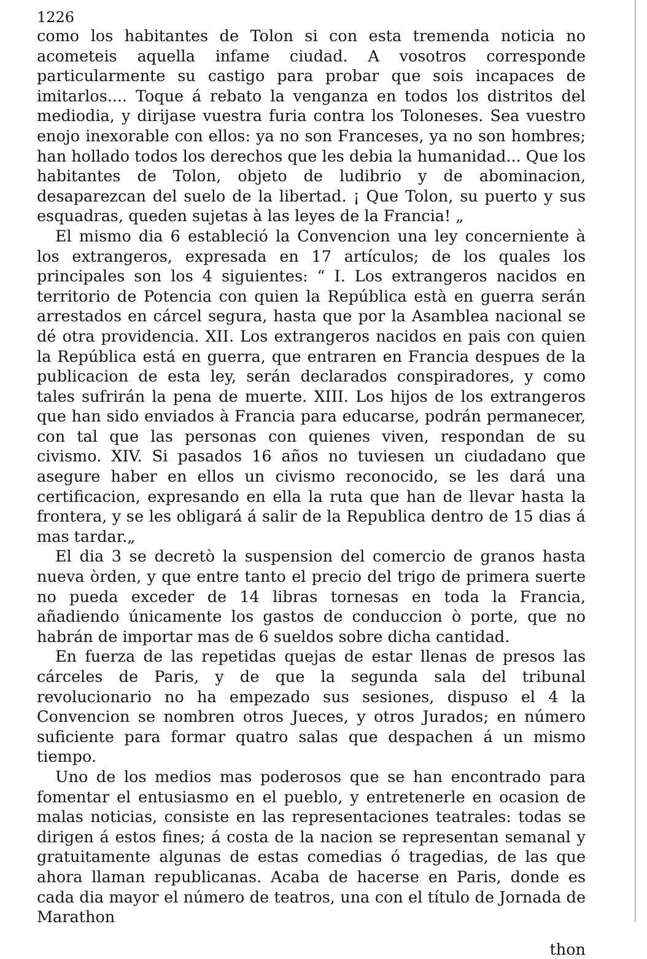1226
como los habitantes de Tolon si con esta tremenda noticia no acometeis aquella infame ciudad. A vosotros corresponde particularmente su castigo para probar que sois incapaces de imitarlos.... Toque á rebato la venganza en todos los distritos del mediodia, y dirijase vuestra furia contra los Toloneses. Sea vuestro enojo inexorable con ellos: ya no son Franceses, ya no son hombres; han hollado todos los derechos que les debia la humanidad... Que los habitantes de Tolon, objeto de ludibrio y de abominacion, desaparezcan del suelo de la libertad. ¡ Que Tolon, su puerto y sus esquadras, queden sujetas à las leyes de la Francia! „
El mismo dia 6 estableció la Convencion una ley concerniente à los extrangeros, expresada en 17 artículos; de los quales los principales son los 4 siguientes: “ I. Los extrangeros nacidos en territorio de Potencia con quien la República està en guerra serán arrestados en cárcel segura, hasta que por la Asamblea nacional se dé otra providencia. XII. Los extrangeros nacidos en pais con quien la República está en guerra, que entraren en Francia despues de la publicacion de esta ley, serán declarados conspiradores, y como tales sufrirán la pena de muerte. XIII. Los hijos de los extrangeros que han sido enviados à Francia para educarse, podrán permanecer, con tal que las personas con quienes viven, respondan de su civismo. XIV. Si pasados 16 años no tuviesen un ciudadano que asegure haber en ellos un civismo reconocido, se les dará una certificacion, expresando en ella la ruta que han de llevar hasta la frontera, y se les obligará á salir de la Republica dentro de 15 dias á mas tardar.„
El dia 3 se decretò la suspension del comercio de granos hasta nueva òrden, y que entre tanto el precio del trigo de primera suerte no pueda exceder de 14 libras tornesas en toda la Francia, añadiendo únicamente los gastos de conduccion ò porte, que no habrán de importar mas de 6 sueldos sobre dicha cantidad.
En fuerza de las repetidas quejas de estar llenas de presos las cárceles de Paris, y de que la segunda sala del tribunal revolucionario no ha empezado sus sesiones, dispuso el 4 la Convencion se nombren otros Jueces, y otros Jurados; en número suficiente para formar quatro salas que despachen á un mismo tiempo.
Uno de los medios mas poderosos que se han encontrado para fomentar el entusiasmo en el pueblo, y entretenerle en ocasion de malas noticias, consiste en las representaciones teatrales: todas se dirigen á estos fines; á costa de la nacion se representan semanal y gratuitamente algunas de estas comedias ó tragedias, de las que ahora llaman republicanas. Acaba de hacerse en Paris, donde es cada dia mayor el número de teatros, una con el título de Jornada de Marathon
thon